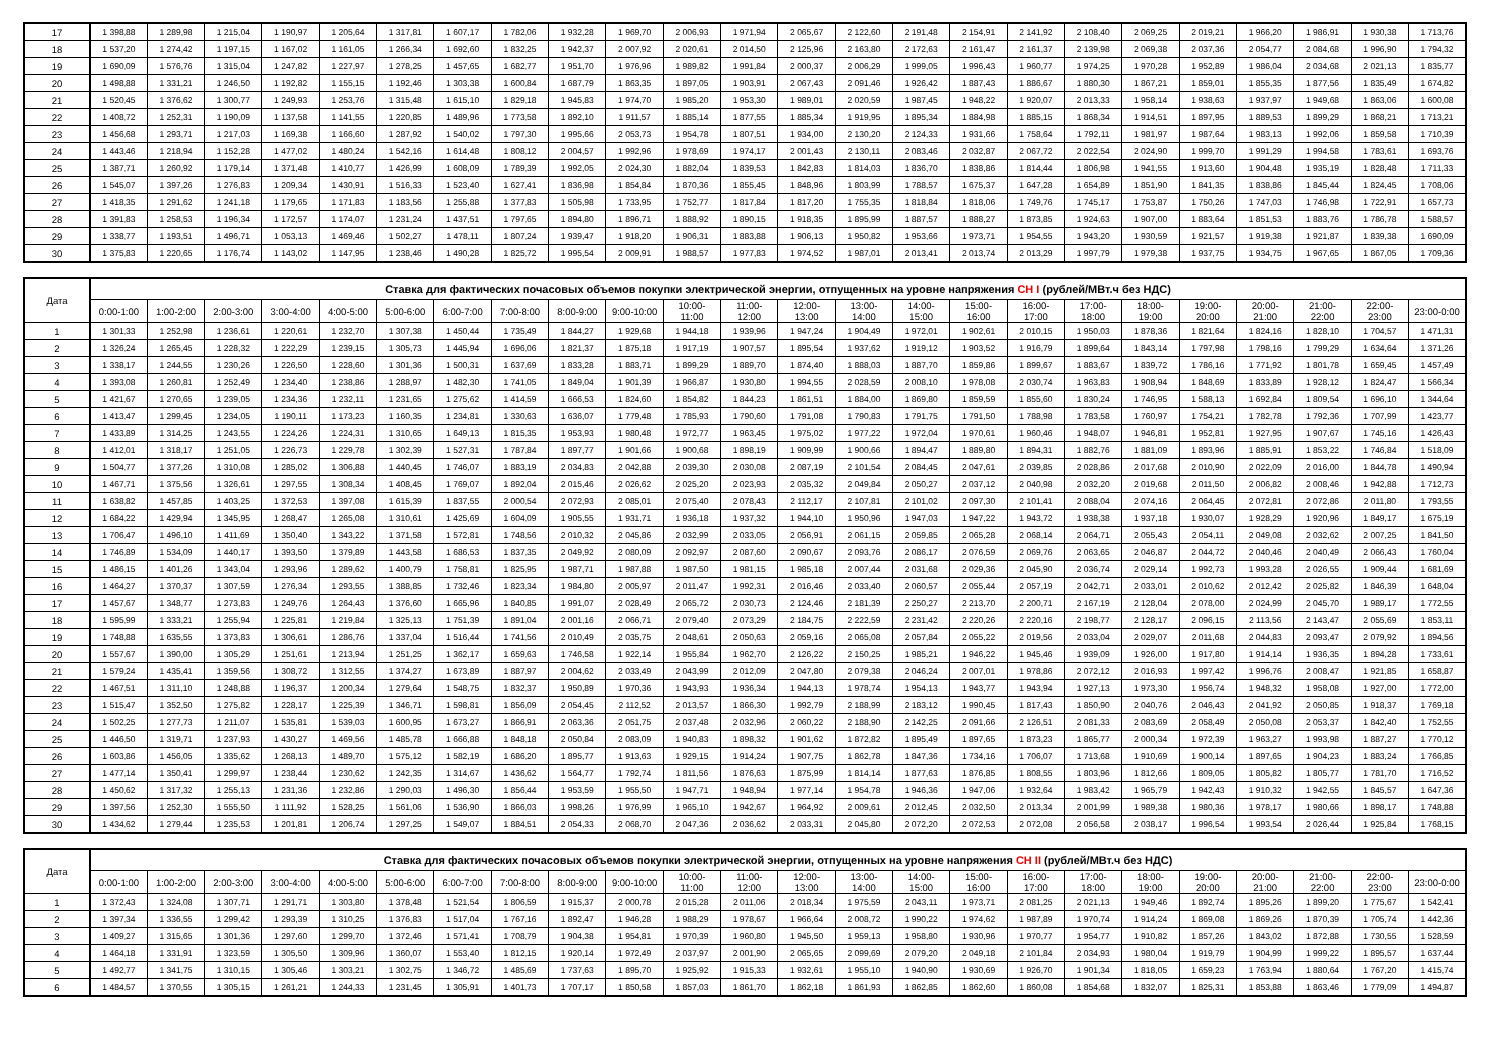| 17 | 1 398,88 | 1 289,98 | 1 215,04 | 1 190,97 | 1 205,64 | 1 317,81 | 1 607,17 | 1 782,06 | 1 932,28 | 1 969,70 | 2 006,93 | 1 971,94 | 2 065,67 | 2 122,60 | 2 191,48 | 2 154,91 | 2 141,92 | 2 108,40 | 2 069,25 | 2 019,21 | 1 966,20 | 1 986,91 | 1 930,38 | 1 713,76 |
| 18 | 1 537,20 | 1 274,42 | 1 197,15 | 1 167,02 | 1 161,05 | 1 266,34 | 1 692,60 | 1 832,25 | 1 942,37 | 2 007,92 | 2 020,61 | 2 014,50 | 2 125,96 | 2 163,80 | 2 172,63 | 2 161,47 | 2 161,37 | 2 139,98 | 2 069,38 | 2 037,36 | 2 054,77 | 2 084,68 | 1 996,90 | 1 794,32 |
| 19 | 1 690,09 | 1 576,76 | 1 315,04 | 1 247,82 | 1 227,97 | 1 278,25 | 1 457,65 | 1 682,77 | 1 951,70 | 1 976,96 | 1 989,82 | 1 991,84 | 2 000,37 | 2 006,29 | 1 999,05 | 1 996,43 | 1 960,77 | 1 974,25 | 1 970,28 | 1 952,89 | 1 986,04 | 2 034,68 | 2 021,13 | 1 835,77 |
| 20 | 1 498,88 | 1 331,21 | 1 246,50 | 1 192,82 | 1 155,15 | 1 192,46 | 1 303,38 | 1 600,84 | 1 687,79 | 1 863,35 | 1 897,05 | 1 903,91 | 2 067,43 | 2 091,46 | 1 926,42 | 1 887,43 | 1 886,67 | 1 880,30 | 1 867,21 | 1 859,01 | 1 855,35 | 1 877,56 | 1 835,49 | 1 674,82 |
| 21 | 1 520,45 | 1 376,62 | 1 300,77 | 1 249,93 | 1 253,76 | 1 315,48 | 1 615,10 | 1 829,18 | 1 945,83 | 1 974,70 | 1 985,20 | 1 953,30 | 1 989,01 | 2 020,59 | 1 987,45 | 1 948,22 | 1 920,07 | 2 013,33 | 1 958,14 | 1 938,63 | 1 937,97 | 1 949,68 | 1 863,06 | 1 600,08 |
| 22 | 1 408,72 | 1 252,31 | 1 190,09 | 1 137,58 | 1 141,55 | 1 220,85 | 1 489,96 | 1 773,58 | 1 892,10 | 1 911,57 | 1 885,14 | 1 877,55 | 1 885,34 | 1 919,95 | 1 895,34 | 1 884,98 | 1 885,15 | 1 868,34 | 1 914,51 | 1 897,95 | 1 889,53 | 1 899,29 | 1 868,21 | 1 713,21 |
| 23 | 1 456,68 | 1 293,71 | 1 217,03 | 1 169,38 | 1 166,60 | 1 287,92 | 1 540,02 | 1 797,30 | 1 995,66 | 2 053,73 | 1 954,78 | 1 807,51 | 1 934,00 | 2 130,20 | 2 124,33 | 1 931,66 | 1 758,64 | 1 792,11 | 1 981,97 | 1 987,64 | 1 983,13 | 1 992,06 | 1 859,58 | 1 710,39 |
| 24 | 1 443,46 | 1 218,94 | 1 152,28 | 1 477,02 | 1 480,24 | 1 542,16 | 1 614,48 | 1 808,12 | 2 004,57 | 1 992,96 | 1 978,69 | 1 974,17 | 2 001,43 | 2 130,11 | 2 083,46 | 2 032,87 | 2 067,72 | 2 022,54 | 2 024,90 | 1 999,70 | 1 991,29 | 1 994,58 | 1 783,61 | 1 693,76 |
| 25 | 1 387,71 | 1 260,92 | 1 179,14 | 1 371,48 | 1 410,77 | 1 426,99 | 1 608,09 | 1 789,39 | 1 992,05 | 2 024,30 | 1 882,04 | 1 839,53 | 1 842,83 | 1 814,03 | 1 836,70 | 1 838,86 | 1 814,44 | 1 806,98 | 1 941,55 | 1 913,60 | 1 904,48 | 1 935,19 | 1 828,48 | 1 711,33 |
| 26 | 1 545,07 | 1 397,26 | 1 276,83 | 1 209,34 | 1 430,91 | 1 516,33 | 1 523,40 | 1 627,41 | 1 836,98 | 1 854,84 | 1 870,36 | 1 855,45 | 1 848,96 | 1 803,99 | 1 788,57 | 1 675,37 | 1 647,28 | 1 654,89 | 1 851,90 | 1 841,35 | 1 838,86 | 1 845,44 | 1 824,45 | 1 708,06 |
| 27 | 1 418,35 | 1 291,62 | 1 241,18 | 1 179,65 | 1 171,83 | 1 183,56 | 1 255,88 | 1 377,83 | 1 505,98 | 1 733,95 | 1 752,77 | 1 817,84 | 1 817,20 | 1 755,35 | 1 818,84 | 1 818,06 | 1 749,76 | 1 745,17 | 1 753,87 | 1 750,26 | 1 747,03 | 1 746,98 | 1 722,91 | 1 657,73 |
| 28 | 1 391,83 | 1 258,53 | 1 196,34 | 1 172,57 | 1 174,07 | 1 231,24 | 1 437,51 | 1 797,65 | 1 894,80 | 1 896,71 | 1 888,92 | 1 890,15 | 1 918,35 | 1 895,99 | 1 887,57 | 1 888,27 | 1 873,85 | 1 924,63 | 1 907,00 | 1 883,64 | 1 851,53 | 1 883,76 | 1 786,78 | 1 588,57 |
| 29 | 1 338,77 | 1 193,51 | 1 496,71 | 1 053,13 | 1 469,46 | 1 502,27 | 1 478,11 | 1 807,24 | 1 939,47 | 1 918,20 | 1 906,31 | 1 883,88 | 1 906,13 | 1 950,82 | 1 953,66 | 1 973,71 | 1 954,55 | 1 943,20 | 1 930,59 | 1 921,57 | 1 919,38 | 1 921,87 | 1 839,38 | 1 690,09 |
| 30 | 1 375,83 | 1 220,65 | 1 176,74 | 1 143,02 | 1 147,95 | 1 238,46 | 1 490,28 | 1 825,72 | 1 995,54 | 2 009,91 | 1 988,57 | 1 977,83 | 1 974,52 | 1 987,01 | 2 013,41 | 2 013,74 | 2 013,29 | 1 997,79 | 1 979,38 | 1 937,75 | 1 934,75 | 1 967,65 | 1 867,05 | 1 709,36 |
| Дата | Ставка для фактических почасовых объемов покупки электрической энергии, отпущенных на уровне напряжения СН I (рублей/МВт.ч без НДС) | | | | | | | | | | | | | | | | | | | | | | | |
| --- | --- | --- | --- | --- | --- | --- | --- | --- | --- | --- | --- | --- | --- | --- | --- | --- | --- | --- | --- | --- | --- | --- | --- | --- |
| | 0:00-1:00 | 1:00-2:00 | 2:00-3:00 | 3:00-4:00 | 4:00-5:00 | 5:00-6:00 | 6:00-7:00 | 7:00-8:00 | 8:00-9:00 | 9:00-10:00 | 10:00- 11:00 | 11:00- 12:00 | 12:00- 13:00 | 13:00- 14:00 | 14:00- 15:00 | 15:00- 16:00 | 16:00- 17:00 | 17:00- 18:00 | 18:00- 19:00 | 19:00- 20:00 | 20:00- 21:00 | 21:00- 22:00 | 22:00- 23:00 | 23:00-0:00 |
| 1 | 1 301,33 | 1 252,98 | 1 236,61 | 1 220,61 | 1 232,70 | 1 307,38 | 1 450,44 | 1 735,49 | 1 844,27 | 1 929,68 | 1 944,18 | 1 939,96 | 1 947,24 | 1 904,49 | 1 972,01 | 1 902,61 | 2 010,15 | 1 950,03 | 1 878,36 | 1 821,64 | 1 824,16 | 1 828,10 | 1 704,57 | 1 471,31 |
| 2 | 1 326,24 | 1 265,45 | 1 228,32 | 1 222,29 | 1 239,15 | 1 305,73 | 1 445,94 | 1 696,06 | 1 821,37 | 1 875,18 | 1 917,19 | 1 907,57 | 1 895,54 | 1 937,62 | 1 919,12 | 1 903,52 | 1 916,79 | 1 899,64 | 1 843,14 | 1 797,98 | 1 798,16 | 1 799,29 | 1 634,64 | 1 371,26 |
| 3 | 1 338,17 | 1 244,55 | 1 230,26 | 1 226,50 | 1 228,60 | 1 301,36 | 1 500,31 | 1 637,69 | 1 833,28 | 1 883,71 | 1 899,29 | 1 889,70 | 1 874,40 | 1 888,03 | 1 887,70 | 1 859,86 | 1 899,67 | 1 883,67 | 1 839,72 | 1 786,16 | 1 771,92 | 1 801,78 | 1 659,45 | 1 457,49 |
| 4 | 1 393,08 | 1 260,81 | 1 252,49 | 1 234,40 | 1 238,86 | 1 288,97 | 1 482,30 | 1 741,05 | 1 849,04 | 1 901,39 | 1 966,87 | 1 930,80 | 1 994,55 | 2 028,59 | 2 008,10 | 1 978,08 | 2 030,74 | 1 963,83 | 1 908,94 | 1 848,69 | 1 833,89 | 1 928,12 | 1 824,47 | 1 566,34 |
| 5 | 1 421,67 | 1 270,65 | 1 239,05 | 1 234,36 | 1 232,11 | 1 231,65 | 1 275,62 | 1 414,59 | 1 666,53 | 1 824,60 | 1 854,82 | 1 844,23 | 1 861,51 | 1 884,00 | 1 869,80 | 1 859,59 | 1 855,60 | 1 830,24 | 1 746,95 | 1 588,13 | 1 692,84 | 1 809,54 | 1 696,10 | 1 344,64 |
| 6 | 1 413,47 | 1 299,45 | 1 234,05 | 1 190,11 | 1 173,23 | 1 160,35 | 1 234,81 | 1 330,63 | 1 636,07 | 1 779,48 | 1 785,93 | 1 790,60 | 1 791,08 | 1 790,83 | 1 791,75 | 1 791,50 | 1 788,98 | 1 783,58 | 1 760,97 | 1 754,21 | 1 782,78 | 1 792,36 | 1 707,99 | 1 423,77 |
| 7 | 1 433,89 | 1 314,25 | 1 243,55 | 1 224,26 | 1 224,31 | 1 310,65 | 1 649,13 | 1 815,35 | 1 953,93 | 1 980,48 | 1 972,77 | 1 963,45 | 1 975,02 | 1 977,22 | 1 972,04 | 1 970,61 | 1 960,46 | 1 948,07 | 1 946,81 | 1 952,81 | 1 927,95 | 1 907,67 | 1 745,16 | 1 426,43 |
| 8 | 1 412,01 | 1 318,17 | 1 251,05 | 1 226,73 | 1 229,78 | 1 302,39 | 1 527,31 | 1 787,84 | 1 897,77 | 1 901,66 | 1 900,68 | 1 898,19 | 1 909,99 | 1 900,66 | 1 894,47 | 1 889,80 | 1 894,31 | 1 882,76 | 1 881,09 | 1 893,96 | 1 885,91 | 1 853,22 | 1 746,84 | 1 518,09 |
| 9 | 1 504,77 | 1 377,26 | 1 310,08 | 1 285,02 | 1 306,88 | 1 440,45 | 1 746,07 | 1 883,19 | 2 034,83 | 2 042,88 | 2 039,30 | 2 030,08 | 2 087,19 | 2 101,54 | 2 084,45 | 2 047,61 | 2 039,85 | 2 028,86 | 2 017,68 | 2 010,90 | 2 022,09 | 2 016,00 | 1 844,78 | 1 490,94 |
| 10 | 1 467,71 | 1 375,56 | 1 326,61 | 1 297,55 | 1 308,34 | 1 408,45 | 1 769,07 | 1 892,04 | 2 015,46 | 2 026,62 | 2 025,20 | 2 023,93 | 2 035,32 | 2 049,84 | 2 050,27 | 2 037,12 | 2 040,98 | 2 032,20 | 2 019,68 | 2 011,50 | 2 006,82 | 2 008,46 | 1 942,88 | 1 712,73 |
| 11 | 1 638,82 | 1 457,85 | 1 403,25 | 1 372,53 | 1 397,08 | 1 615,39 | 1 837,55 | 2 000,54 | 2 072,93 | 2 085,01 | 2 075,40 | 2 078,43 | 2 112,17 | 2 107,81 | 2 101,02 | 2 097,30 | 2 101,41 | 2 088,04 | 2 074,16 | 2 064,45 | 2 072,81 | 2 072,86 | 2 011,80 | 1 793,55 |
| 12 | 1 684,22 | 1 429,94 | 1 345,95 | 1 268,47 | 1 265,08 | 1 310,61 | 1 425,69 | 1 604,09 | 1 905,55 | 1 931,71 | 1 936,18 | 1 937,32 | 1 944,10 | 1 950,96 | 1 947,03 | 1 947,22 | 1 943,72 | 1 938,38 | 1 937,18 | 1 930,07 | 1 928,29 | 1 920,96 | 1 849,17 | 1 675,19 |
| 13 | 1 706,47 | 1 496,10 | 1 411,69 | 1 350,40 | 1 343,22 | 1 371,58 | 1 572,81 | 1 748,56 | 2 010,32 | 2 045,86 | 2 032,99 | 2 033,05 | 2 056,91 | 2 061,15 | 2 059,85 | 2 065,28 | 2 068,14 | 2 064,71 | 2 055,43 | 2 054,11 | 2 049,08 | 2 032,62 | 2 007,25 | 1 841,50 |
| 14 | 1 746,89 | 1 534,09 | 1 440,17 | 1 393,50 | 1 379,89 | 1 443,58 | 1 686,53 | 1 837,35 | 2 049,92 | 2 080,09 | 2 092,97 | 2 087,60 | 2 090,67 | 2 093,76 | 2 086,17 | 2 076,59 | 2 069,76 | 2 063,65 | 2 046,87 | 2 044,72 | 2 040,46 | 2 040,49 | 2 066,43 | 1 760,04 |
| 15 | 1 486,15 | 1 401,26 | 1 343,04 | 1 293,96 | 1 289,62 | 1 400,79 | 1 758,81 | 1 825,95 | 1 987,71 | 1 987,88 | 1 987,50 | 1 981,15 | 1 985,18 | 2 007,44 | 2 031,68 | 2 029,36 | 2 045,90 | 2 036,74 | 2 029,14 | 1 992,73 | 1 993,28 | 2 026,55 | 1 909,44 | 1 681,69 |
| 16 | 1 464,27 | 1 370,37 | 1 307,59 | 1 276,34 | 1 293,55 | 1 388,85 | 1 732,46 | 1 823,34 | 1 984,80 | 2 005,97 | 2 011,47 | 1 992,31 | 2 016,46 | 2 033,40 | 2 060,57 | 2 055,44 | 2 057,19 | 2 042,71 | 2 033,01 | 2 010,62 | 2 012,42 | 2 025,82 | 1 846,39 | 1 648,04 |
| 17 | 1 457,67 | 1 348,77 | 1 273,83 | 1 249,76 | 1 264,43 | 1 376,60 | 1 665,96 | 1 840,85 | 1 991,07 | 2 028,49 | 2 065,72 | 2 030,73 | 2 124,46 | 2 181,39 | 2 250,27 | 2 213,70 | 2 200,71 | 2 167,19 | 2 128,04 | 2 078,00 | 2 024,99 | 2 045,70 | 1 989,17 | 1 772,55 |
| 18 | 1 595,99 | 1 333,21 | 1 255,94 | 1 225,81 | 1 219,84 | 1 325,13 | 1 751,39 | 1 891,04 | 2 001,16 | 2 066,71 | 2 079,40 | 2 073,29 | 2 184,75 | 2 222,59 | 2 231,42 | 2 220,26 | 2 220,16 | 2 198,77 | 2 128,17 | 2 096,15 | 2 113,56 | 2 143,47 | 2 055,69 | 1 853,11 |
| 19 | 1 748,88 | 1 635,55 | 1 373,83 | 1 306,61 | 1 286,76 | 1 337,04 | 1 516,44 | 1 741,56 | 2 010,49 | 2 035,75 | 2 048,61 | 2 050,63 | 2 059,16 | 2 065,08 | 2 057,84 | 2 055,22 | 2 019,56 | 2 033,04 | 2 029,07 | 2 011,68 | 2 044,83 | 2 093,47 | 2 079,92 | 1 894,56 |
| 20 | 1 557,67 | 1 390,00 | 1 305,29 | 1 251,61 | 1 213,94 | 1 251,25 | 1 362,17 | 1 659,63 | 1 746,58 | 1 922,14 | 1 955,84 | 1 962,70 | 2 126,22 | 2 150,25 | 1 985,21 | 1 946,22 | 1 945,46 | 1 939,09 | 1 926,00 | 1 917,80 | 1 914,14 | 1 936,35 | 1 894,28 | 1 733,61 |
| 21 | 1 579,24 | 1 435,41 | 1 359,56 | 1 308,72 | 1 312,55 | 1 374,27 | 1 673,89 | 1 887,97 | 2 004,62 | 2 033,49 | 2 043,99 | 2 012,09 | 2 047,80 | 2 079,38 | 2 046,24 | 2 007,01 | 1 978,86 | 2 072,12 | 2 016,93 | 1 997,42 | 1 996,76 | 2 008,47 | 1 921,85 | 1 658,87 |
| 22 | 1 467,51 | 1 311,10 | 1 248,88 | 1 196,37 | 1 200,34 | 1 279,64 | 1 548,75 | 1 832,37 | 1 950,89 | 1 970,36 | 1 943,93 | 1 936,34 | 1 944,13 | 1 978,74 | 1 954,13 | 1 943,77 | 1 943,94 | 1 927,13 | 1 973,30 | 1 956,74 | 1 948,32 | 1 958,08 | 1 927,00 | 1 772,00 |
| 23 | 1 515,47 | 1 352,50 | 1 275,82 | 1 228,17 | 1 225,39 | 1 346,71 | 1 598,81 | 1 856,09 | 2 054,45 | 2 112,52 | 2 013,57 | 1 866,30 | 1 992,79 | 2 188,99 | 2 183,12 | 1 990,45 | 1 817,43 | 1 850,90 | 2 040,76 | 2 046,43 | 2 041,92 | 2 050,85 | 1 918,37 | 1 769,18 |
| 24 | 1 502,25 | 1 277,73 | 1 211,07 | 1 535,81 | 1 539,03 | 1 600,95 | 1 673,27 | 1 866,91 | 2 063,36 | 2 051,75 | 2 037,48 | 2 032,96 | 2 060,22 | 2 188,90 | 2 142,25 | 2 091,66 | 2 126,51 | 2 081,33 | 2 083,69 | 2 058,49 | 2 050,08 | 2 053,37 | 1 842,40 | 1 752,55 |
| 25 | 1 446,50 | 1 319,71 | 1 237,93 | 1 430,27 | 1 469,56 | 1 485,78 | 1 666,88 | 1 848,18 | 2 050,84 | 2 083,09 | 1 940,83 | 1 898,32 | 1 901,62 | 1 872,82 | 1 895,49 | 1 897,65 | 1 873,23 | 1 865,77 | 2 000,34 | 1 972,39 | 1 963,27 | 1 993,98 | 1 887,27 | 1 770,12 |
| 26 | 1 603,86 | 1 456,05 | 1 335,62 | 1 268,13 | 1 489,70 | 1 575,12 | 1 582,19 | 1 686,20 | 1 895,77 | 1 913,63 | 1 929,15 | 1 914,24 | 1 907,75 | 1 862,78 | 1 847,36 | 1 734,16 | 1 706,07 | 1 713,68 | 1 910,69 | 1 900,14 | 1 897,65 | 1 904,23 | 1 883,24 | 1 766,85 |
| 27 | 1 477,14 | 1 350,41 | 1 299,97 | 1 238,44 | 1 230,62 | 1 242,35 | 1 314,67 | 1 436,62 | 1 564,77 | 1 792,74 | 1 811,56 | 1 876,63 | 1 875,99 | 1 814,14 | 1 877,63 | 1 876,85 | 1 808,55 | 1 803,96 | 1 812,66 | 1 809,05 | 1 805,82 | 1 805,77 | 1 781,70 | 1 716,52 |
| 28 | 1 450,62 | 1 317,32 | 1 255,13 | 1 231,36 | 1 232,86 | 1 290,03 | 1 496,30 | 1 856,44 | 1 953,59 | 1 955,50 | 1 947,71 | 1 948,94 | 1 977,14 | 1 954,78 | 1 946,36 | 1 947,06 | 1 932,64 | 1 983,42 | 1 965,79 | 1 942,43 | 1 910,32 | 1 942,55 | 1 845,57 | 1 647,36 |
| 29 | 1 397,56 | 1 252,30 | 1 555,50 | 1 111,92 | 1 528,25 | 1 561,06 | 1 536,90 | 1 866,03 | 1 998,26 | 1 976,99 | 1 965,10 | 1 942,67 | 1 964,92 | 2 009,61 | 2 012,45 | 2 032,50 | 2 013,34 | 2 001,99 | 1 989,38 | 1 980,36 | 1 978,17 | 1 980,66 | 1 898,17 | 1 748,88 |
| 30 | 1 434,62 | 1 279,44 | 1 235,53 | 1 201,81 | 1 206,74 | 1 297,25 | 1 549,07 | 1 884,51 | 2 054,33 | 2 068,70 | 2 047,36 | 2 036,62 | 2 033,31 | 2 045,80 | 2 072,20 | 2 072,53 | 2 072,08 | 2 056,58 | 2 038,17 | 1 996,54 | 1 993,54 | 2 026,44 | 1 925,84 | 1 768,15 |
| Дата | Ставка для фактических почасовых объемов покупки электрической энергии, отпущенных на уровне напряжения СН II (рублей/МВт.ч без НДС) | | | | | | | | | | | | | | | | | | | | | | | |
| --- | --- | --- | --- | --- | --- | --- | --- | --- | --- | --- | --- | --- | --- | --- | --- | --- | --- | --- | --- | --- | --- | --- | --- | --- |
| | 0:00-1:00 | 1:00-2:00 | 2:00-3:00 | 3:00-4:00 | 4:00-5:00 | 5:00-6:00 | 6:00-7:00 | 7:00-8:00 | 8:00-9:00 | 9:00-10:00 | 10:00- 11:00 | 11:00- 12:00 | 12:00- 13:00 | 13:00- 14:00 | 14:00- 15:00 | 15:00- 16:00 | 16:00- 17:00 | 17:00- 18:00 | 18:00- 19:00 | 19:00- 20:00 | 20:00- 21:00 | 21:00- 22:00 | 22:00- 23:00 | 23:00-0:00 |
| 1 | 1 372,43 | 1 324,08 | 1 307,71 | 1 291,71 | 1 303,80 | 1 378,48 | 1 521,54 | 1 806,59 | 1 915,37 | 2 000,78 | 2 015,28 | 2 011,06 | 2 018,34 | 1 975,59 | 2 043,11 | 1 973,71 | 2 081,25 | 2 021,13 | 1 949,46 | 1 892,74 | 1 895,26 | 1 899,20 | 1 775,67 | 1 542,41 |
| 2 | 1 397,34 | 1 336,55 | 1 299,42 | 1 293,39 | 1 310,25 | 1 376,83 | 1 517,04 | 1 767,16 | 1 892,47 | 1 946,28 | 1 988,29 | 1 978,67 | 1 966,64 | 2 008,72 | 1 990,22 | 1 974,62 | 1 987,89 | 1 970,74 | 1 914,24 | 1 869,08 | 1 869,26 | 1 870,39 | 1 705,74 | 1 442,36 |
| 3 | 1 409,27 | 1 315,65 | 1 301,36 | 1 297,60 | 1 299,70 | 1 372,46 | 1 571,41 | 1 708,79 | 1 904,38 | 1 954,81 | 1 970,39 | 1 960,80 | 1 945,50 | 1 959,13 | 1 958,80 | 1 930,96 | 1 970,77 | 1 954,77 | 1 910,82 | 1 857,26 | 1 843,02 | 1 872,88 | 1 730,55 | 1 528,59 |
| 4 | 1 464,18 | 1 331,91 | 1 323,59 | 1 305,50 | 1 309,96 | 1 360,07 | 1 553,40 | 1 812,15 | 1 920,14 | 1 972,49 | 2 037,97 | 2 001,90 | 2 065,65 | 2 099,69 | 2 079,20 | 2 049,18 | 2 101,84 | 2 034,93 | 1 980,04 | 1 919,79 | 1 904,99 | 1 999,22 | 1 895,57 | 1 637,44 |
| 5 | 1 492,77 | 1 341,75 | 1 310,15 | 1 305,46 | 1 303,21 | 1 302,75 | 1 346,72 | 1 485,69 | 1 737,63 | 1 895,70 | 1 925,92 | 1 915,33 | 1 932,61 | 1 955,10 | 1 940,90 | 1 930,69 | 1 926,70 | 1 901,34 | 1 818,05 | 1 659,23 | 1 763,94 | 1 880,64 | 1 767,20 | 1 415,74 |
| 6 | 1 484,57 | 1 370,55 | 1 305,15 | 1 261,21 | 1 244,33 | 1 231,45 | 1 305,91 | 1 401,73 | 1 707,17 | 1 850,58 | 1 857,03 | 1 861,70 | 1 862,18 | 1 861,93 | 1 862,85 | 1 862,60 | 1 860,08 | 1 854,68 | 1 832,07 | 1 825,31 | 1 853,88 | 1 863,46 | 1 779,09 | 1 494,87 |